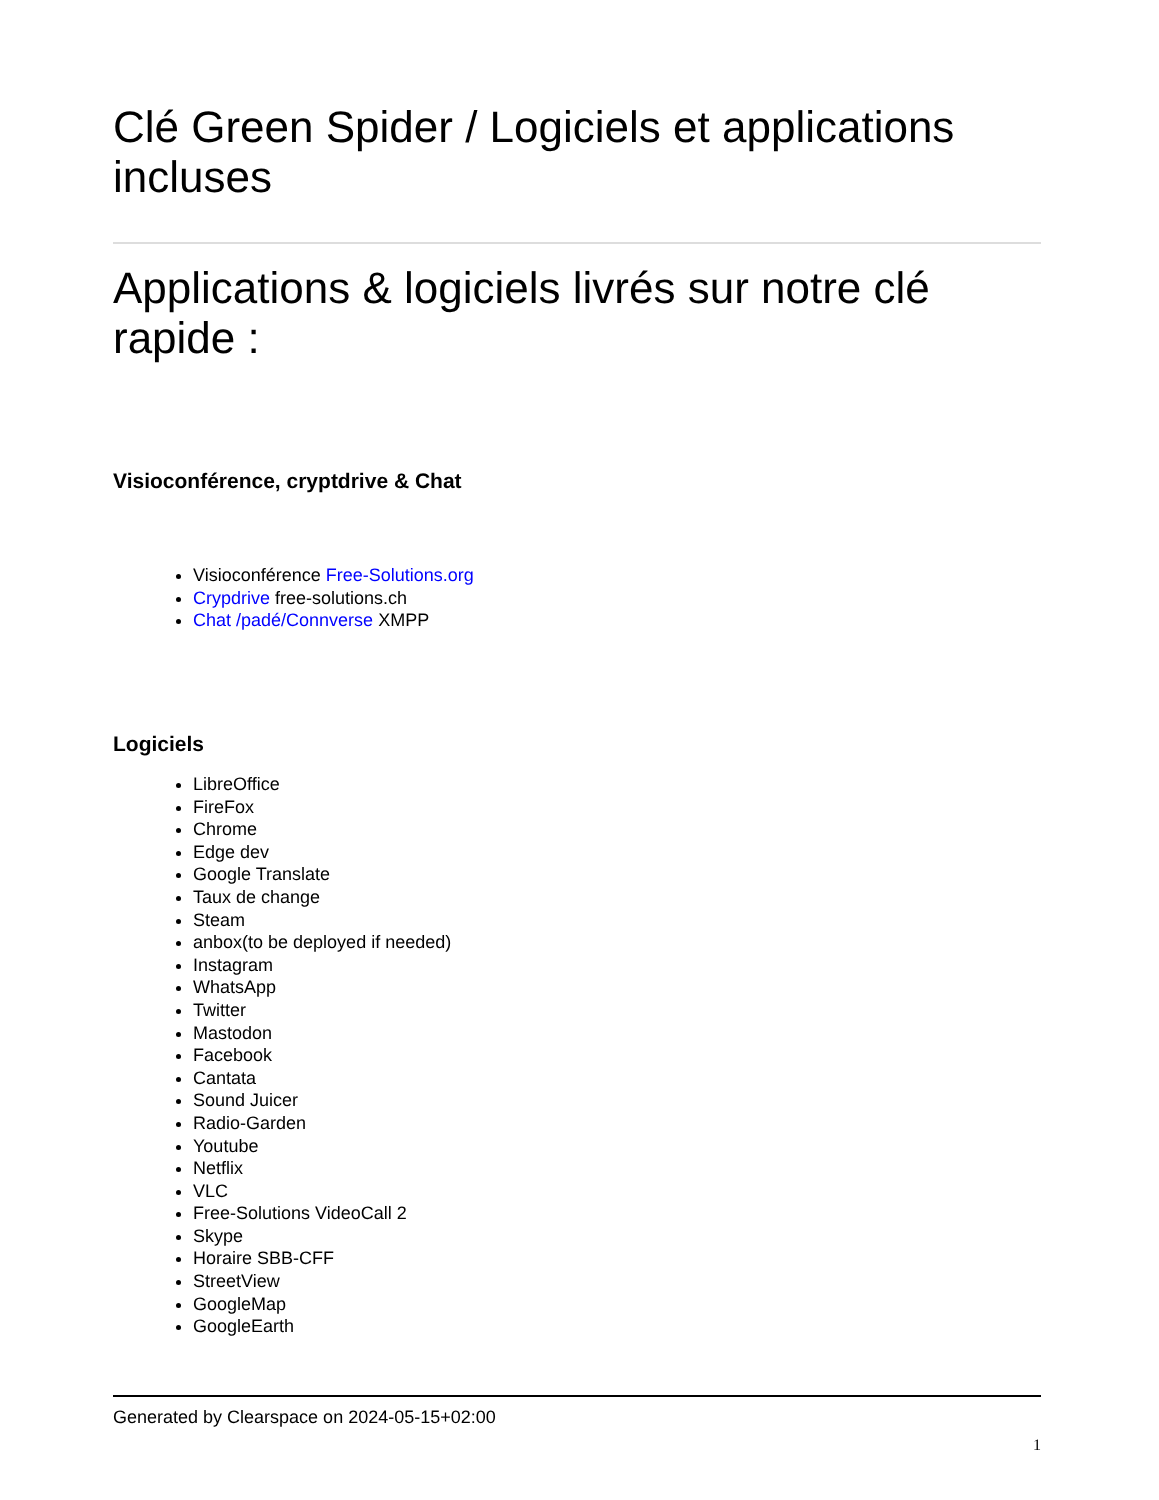Clé Green Spider / Logiciels et applications incluses
Applications & logiciels livrés sur notre clé rapide :
Visioconférence, cryptdrive & Chat
Visioconférence Free-Solutions.org
Crypdrive free-solutions.ch
Chat /padé/Connverse XMPP
Logiciels
LibreOffice
FireFox
Chrome
Edge dev
Google Translate
Taux de change
Steam
anbox(to be deployed if needed)
Instagram
WhatsApp
Twitter
Mastodon
Facebook
Cantata
Sound Juicer
Radio-Garden
Youtube
Netflix
VLC
Free-Solutions VideoCall 2
Skype
Horaire SBB-CFF
StreetView
GoogleMap
GoogleEarth
Generated by Clearspace on 2024-05-15+02:00
1